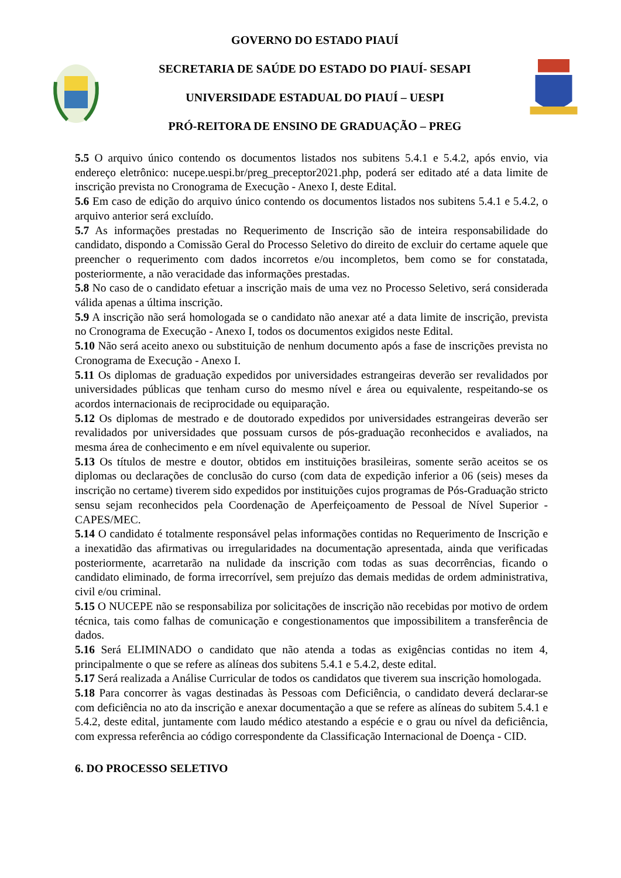GOVERNO DO ESTADO PIAUÍ
SECRETARIA DE SAÚDE DO ESTADO DO PIAUÍ- SESAPI
UNIVERSIDADE ESTADUAL DO PIAUÍ – UESPI
PRÓ-REITORA DE ENSINO DE GRADUAÇÃO – PREG
5.5 O arquivo único contendo os documentos listados nos subitens 5.4.1 e 5.4.2, após envio, via endereço eletrônico: nucepe.uespi.br/preg_preceptor2021.php, poderá ser editado até a data limite de inscrição prevista no Cronograma de Execução - Anexo I, deste Edital.
5.6 Em caso de edição do arquivo único contendo os documentos listados nos subitens 5.4.1 e 5.4.2, o arquivo anterior será excluído.
5.7 As informações prestadas no Requerimento de Inscrição são de inteira responsabilidade do candidato, dispondo a Comissão Geral do Processo Seletivo do direito de excluir do certame aquele que preencher o requerimento com dados incorretos e/ou incompletos, bem como se for constatada, posteriormente, a não veracidade das informações prestadas.
5.8 No caso de o candidato efetuar a inscrição mais de uma vez no Processo Seletivo, será considerada válida apenas a última inscrição.
5.9 A inscrição não será homologada se o candidato não anexar até a data limite de inscrição, prevista no Cronograma de Execução - Anexo I, todos os documentos exigidos neste Edital.
5.10 Não será aceito anexo ou substituição de nenhum documento após a fase de inscrições prevista no Cronograma de Execução - Anexo I.
5.11 Os diplomas de graduação expedidos por universidades estrangeiras deverão ser revalidados por universidades públicas que tenham curso do mesmo nível e área ou equivalente, respeitando-se os acordos internacionais de reciprocidade ou equiparação.
5.12 Os diplomas de mestrado e de doutorado expedidos por universidades estrangeiras deverão ser revalidados por universidades que possuam cursos de pós-graduação reconhecidos e avaliados, na mesma área de conhecimento e em nível equivalente ou superior.
5.13 Os títulos de mestre e doutor, obtidos em instituições brasileiras, somente serão aceitos se os diplomas ou declarações de conclusão do curso (com data de expedição inferior a 06 (seis) meses da inscrição no certame) tiverem sido expedidos por instituições cujos programas de Pós-Graduação stricto sensu sejam reconhecidos pela Coordenação de Aperfeiçoamento de Pessoal de Nível Superior - CAPES/MEC.
5.14 O candidato é totalmente responsável pelas informações contidas no Requerimento de Inscrição e a inexatidão das afirmativas ou irregularidades na documentação apresentada, ainda que verificadas posteriormente, acarretarão na nulidade da inscrição com todas as suas decorrências, ficando o candidato eliminado, de forma irrecorrível, sem prejuízo das demais medidas de ordem administrativa, civil e/ou criminal.
5.15 O NUCEPE não se responsabiliza por solicitações de inscrição não recebidas por motivo de ordem técnica, tais como falhas de comunicação e congestionamentos que impossibilitem a transferência de dados.
5.16 Será ELIMINADO o candidato que não atenda a todas as exigências contidas no item 4, principalmente o que se refere as alíneas dos subitens 5.4.1 e 5.4.2, deste edital.
5.17 Será realizada a Análise Curricular de todos os candidatos que tiverem sua inscrição homologada.
5.18 Para concorrer às vagas destinadas às Pessoas com Deficiência, o candidato deverá declarar-se com deficiência no ato da inscrição e anexar documentação a que se refere as alíneas do subitem 5.4.1 e 5.4.2, deste edital, juntamente com laudo médico atestando a espécie e o grau ou nível da deficiência, com expressa referência ao código correspondente da Classificação Internacional de Doença - CID.
6. DO PROCESSO SELETIVO